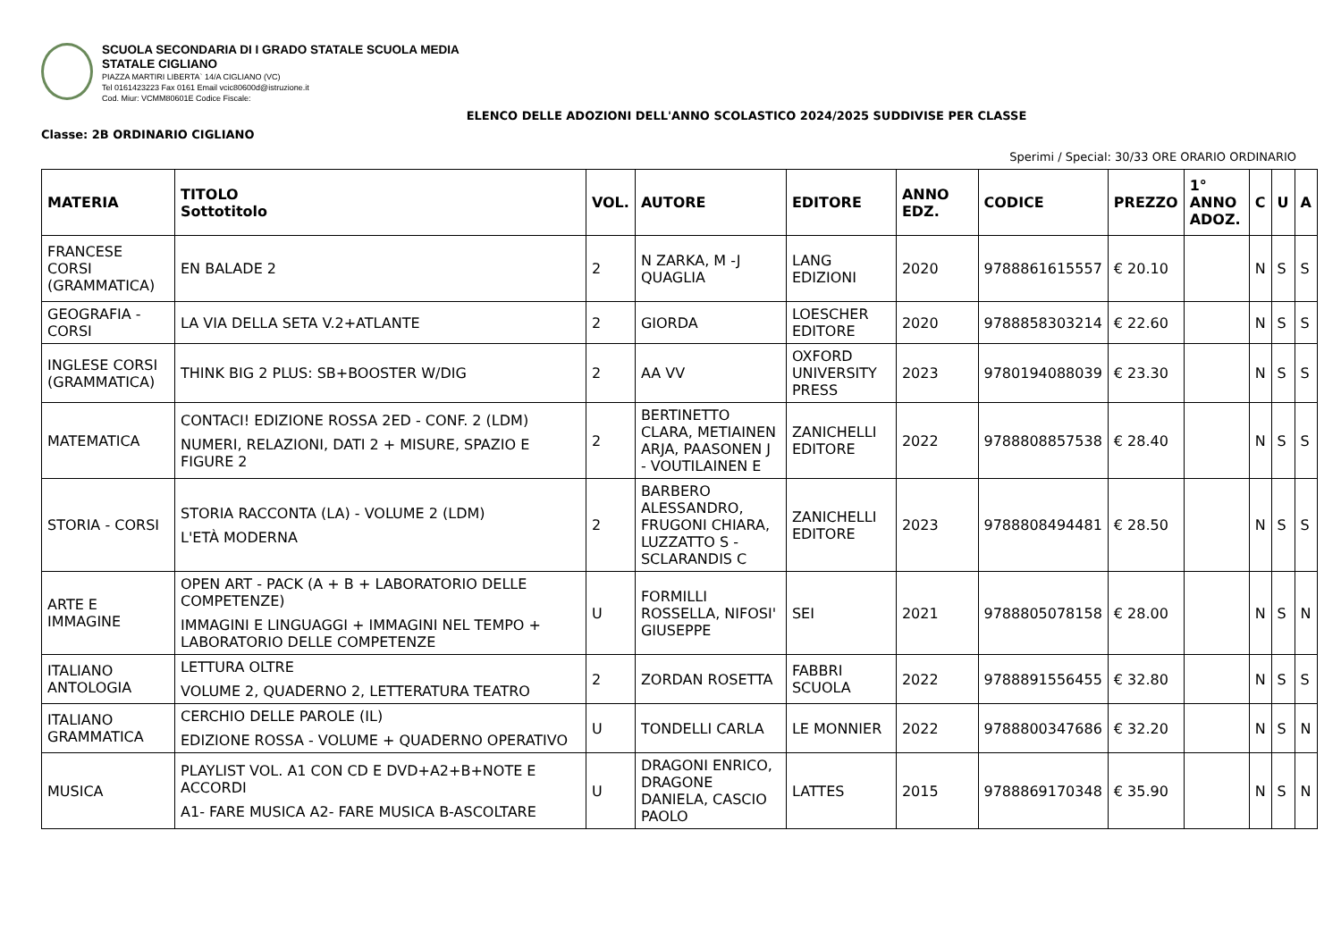SCUOLA SECONDARIA DI I GRADO STATALE SCUOLA MEDIA
STATALE CIGLIANO
PIAZZA MARTIRI LIBERTA` 14/A CIGLIANO (VC)
Tel 0161423223 Fax 0161 Email vcic80600d@istruzione.it
Cod. Miur: VCMM80601E Codice Fiscale:
ELENCO DELLE ADOZIONI DELL'ANNO SCOLASTICO 2024/2025 SUDDIVISE PER CLASSE
Classe: 2B ORDINARIO CIGLIANO
Sperimi / Special: 30/33 ORE ORARIO ORDINARIO
| MATERIA | TITOLO Sottotitolo | VOL. | AUTORE | EDITORE | ANNO EDZ. | CODICE | PREZZO | 1° ANNO ADOZ. | C | U | A |
| --- | --- | --- | --- | --- | --- | --- | --- | --- | --- | --- | --- |
| FRANCESE CORSI (GRAMMATICA) | EN BALADE 2 | 2 | N ZARKA, M -J QUAGLIA | LANG EDIZIONI | 2020 | 9788861615557 | € 20.10 | | N | S | S |
| GEOGRAFIA - CORSI | LA VIA DELLA SETA V.2+ATLANTE | 2 | GIORDA | LOESCHER EDITORE | 2020 | 9788858303214 | € 22.60 | | N | S | S |
| INGLESE CORSI (GRAMMATICA) | THINK BIG 2 PLUS: SB+BOOSTER W/DIG | 2 | AA VV | OXFORD UNIVERSITY PRESS | 2023 | 9780194088039 | € 23.30 | | N | S | S |
| MATEMATICA | CONTACI! EDIZIONE ROSSA 2ED - CONF. 2 (LDM) NUMERI, RELAZIONI, DATI 2 + MISURE, SPAZIO E FIGURE 2 | 2 | BERTINETTO CLARA, METIAINEN ARJA, PAASONEN J - VOUTILAINEN E | ZANICHELLI EDITORE | 2022 | 9788808857538 | € 28.40 | | N | S | S |
| STORIA - CORSI | STORIA RACCONTA (LA) - VOLUME 2 (LDM) L'ETÀ MODERNA | 2 | BARBERO ALESSANDRO, FRUGONI CHIARA, LUZZATTO S - SCLARANDIS C | ZANICHELLI EDITORE | 2023 | 9788808494481 | € 28.50 | | N | S | S |
| ARTE E IMMAGINE | OPEN ART - PACK (A + B + LABORATORIO DELLE COMPETENZE) IMMAGINI E LINGUAGGI + IMMAGINI NEL TEMPO + LABORATORIO DELLE COMPETENZE | U | FORMILLI ROSSELLA, NIFOSI' GIUSEPPE | SEI | 2021 | 9788805078158 | € 28.00 | | N | S | N |
| ITALIANO ANTOLOGIA | LETTURA OLTRE VOLUME 2, QUADERNO 2, LETTERATURA TEATRO | 2 | ZORDAN ROSETTA | FABBRI SCUOLA | 2022 | 9788891556455 | € 32.80 | | N | S | S |
| ITALIANO GRAMMATICA | CERCHIO DELLE PAROLE (IL) EDIZIONE ROSSA - VOLUME + QUADERNO OPERATIVO | U | TONDELLI CARLA | LE MONNIER | 2022 | 9788800347686 | € 32.20 | | N | S | N |
| MUSICA | PLAYLIST VOL. A1 CON CD E DVD+A2+B+NOTE E ACCORDI A1- FARE MUSICA A2- FARE MUSICA B-ASCOLTARE | U | DRAGONI ENRICO, DRAGONE DANIELA, CASCIO PAOLO | LATTES | 2015 | 9788869170348 | € 35.90 | | N | S | N |